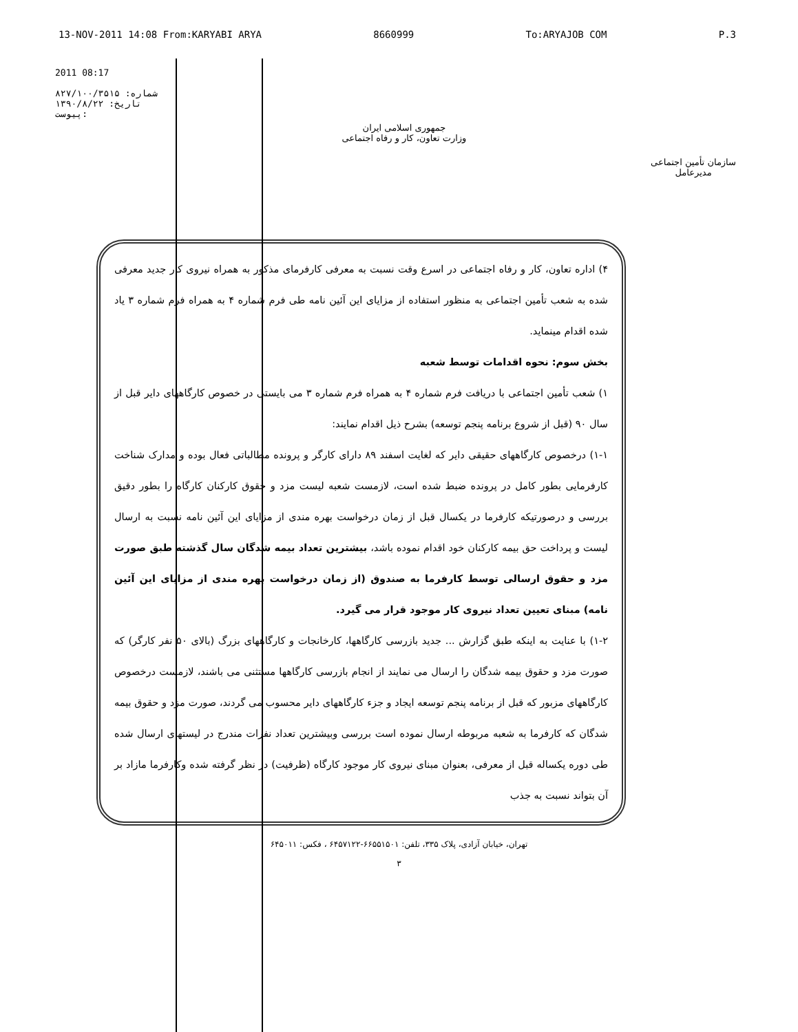13-NOV-2011 14:08 From:KARYABI ARYA 8660999 To:ARYAJOB COM P.3
2011 08:17
شماره: ۸۲۷/۱۰۰/۳۵۱۵
تاریخ: ۱۳۹۰/۸/۲۲
پیوست:
جمهوری اسلامی ایران
وزارت تعاون، کار و رفاه اجتماعی
سازمان تأمین اجتماعی
مدیرعامل
۴) اداره تعاون، کار و رفاه اجتماعی در اسرع وقت نسبت به معرفی کارفرمای مذکور به همراه نیروی کار جدید معرفی شده به شعب تأمین اجتماعی به منظور استفاده از مزایای این آئین نامه طی فرم شماره ۴ به همراه فرم شماره ۳ یاد شده اقدام مینماید.
بخش سوم: نحوه اقدامات توسط شعبه
۱) شعب تأمین اجتماعی با دریافت فرم شماره ۴ به همراه فرم شماره ۳ می بایستی در خصوص کارگاههای دایر قبل از سال ۹۰ (قبل از شروع برنامه پنجم توسعه) بشرح ذیل اقدام نمایند:
۱-۱) درخصوص کارگاههای حقیقی دایر که لغایت اسفند ۸۹ دارای کارگر و پرونده مطالباتی فعال بوده و مدارک شناخت کارفرمایی بطور کامل در پرونده ضبط شده است، لازمست شعبه لیست مزد و حقوق کارکنان کارگاه را بطور دقیق بررسی و درصورتیکه کارفرما در یکسال قبل از زمان درخواست بهره مندی از مزایای این آئین نامه نسبت به ارسال لیست و پرداخت حق بیمه کارکنان خود اقدام نموده باشد، بیشترین تعداد بیمه شدگان سال گذشته طبق صورت مزد و حقوق ارسالی توسط کارفرما به صندوق (از زمان درخواست بهره مندی از مزایای این آئین نامه) مبنای تعیین تعداد نیروی کار موجود قرار می گیرد.
۱-۲) با عنایت به اینکه طبق گزارش ... جدید بازرسی کارگاهها، کارخانجات و کارگاههای بزرگ (بالای ۵۰ نفر کارگر) که صورت مزد و حقوق بیمه شدگان را ارسال می نمایند از انجام بازرسی کارگاهها مستثنی می باشند، لازمست درخصوص کارگاههای مزبور که قبل از برنامه پنجم توسعه ایجاد و جزء کارگاههای دایر محسوب می گردند، صورت مزد و حقوق بیمه شدگان که کارفرما به شعبه مربوطه ارسال نموده است بررسی وبیشترین تعداد نفرات مندرج در لیستهای ارسال شده طی دوره یکساله قبل از معرفی، بعنوان مبنای نیروی کار موجود کارگاه (ظرفیت) در نظر گرفته شده وکارفرما مازاد بر آن بتواند نسبت به جذب
تهران، خیابان آزادی، پلاک ۳۳۵، تلفن: ۶۶۵۵۱۵۰۱-۶۴۵۷۱۲۲ ، فکس: ۶۴۵۰۱۱
۳